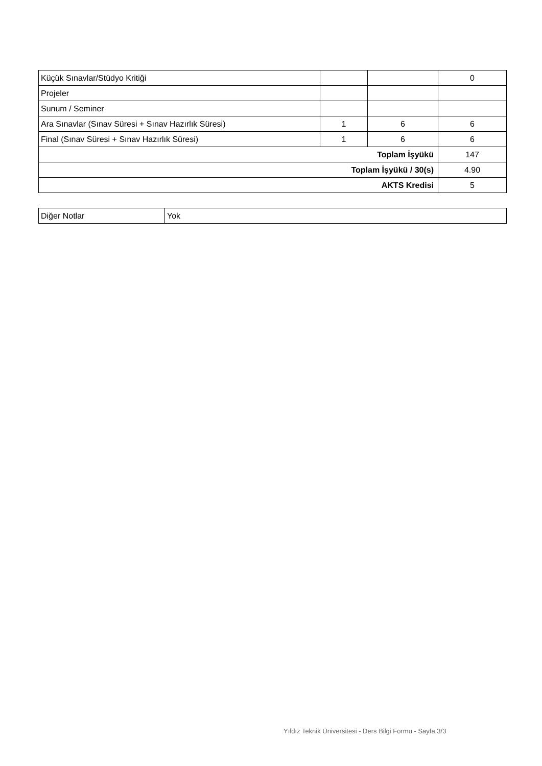| Küçük Sınavlar/Stüdyo Kritiği | | | 0 |
| Projeler | | | |
| Sunum / Seminer | | | |
| Ara Sınavlar (Sınav Süresi + Sınav Hazırlık Süresi) | 1 | 6 | 6 |
| Final (Sınav Süresi + Sınav Hazırlık Süresi) | 1 | 6 | 6 |
| Toplam İşyükü | | | 147 |
| Toplam İşyükü / 30(s) | | | 4.90 |
| AKTS Kredisi | | | 5 |
| Diğer Notlar | Yok |
Yıldız Teknik Üniversitesi - Ders Bilgi Formu - Sayfa 3/3